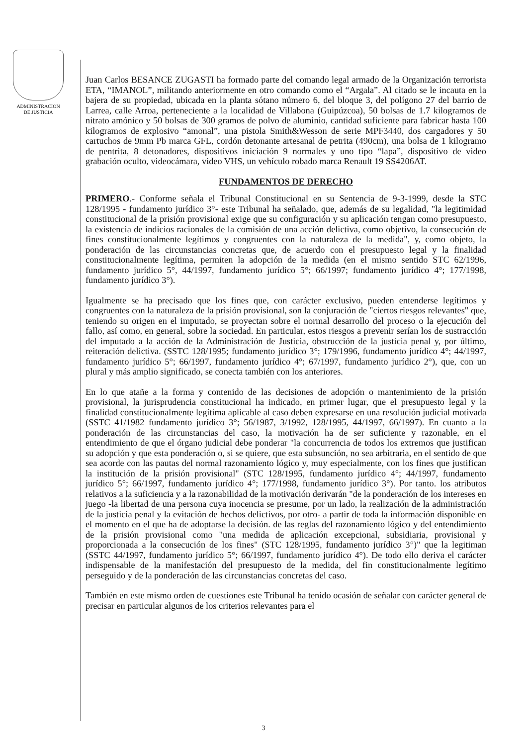ADMINISTRACION
DE JUSTICIA
Juan Carlos BESANCE ZUGASTI ha formado parte del comando legal armado de la Organización terrorista ETA, “IMANOL”, militando anteriormente en otro comando como el “Argala”. Al citado se le incauta en la bajera de su propiedad, ubicada en la planta sótano número 6, del bloque 3, del polígono 27 del barrio de Larrea, calle Arroa, perteneciente a la localidad de Villabona (Guipúzcoa), 50 bolsas de 1.7 kilogramos de nitrato amónico y 50 bolsas de 300 gramos de polvo de aluminio, cantidad suficiente para fabricar hasta 100 kilogramos de explosivo “amonal”, una pistola Smith&Wesson de serie MPF3440, dos cargadores y 50 cartuchos de 9mm Pb marca GFL, cordón detonante artesanal de petrita (490cm), una bolsa de 1 kilogramo de pentrita, 8 detonadores, dispositivos iniciación 9 normales y uno tipo “lapa”, dispositivo de video grabación oculto, videocámara, video VHS, un vehículo robado marca Renault 19 SS4206AT.
FUNDAMENTOS DE DERECHO
PRIMERO.- Conforme señala el Tribunal Constitucional en su Sentencia de 9-3-1999, desde la STC 128/1995 - fundamento jurídico 3°- este Tribunal ha señalado, que, además de su legalidad, "la legitimidad constitucional de la prisión provisional exige que su configuración y su aplicación tengan como presupuesto, la existencia de indicios racionales de la comisión de una acción delictiva, como objetivo, la consecución de fines constitucionalmente legítimos y congruentes con la naturaleza de la medida", y, como objeto, la ponderación de las circunstancias concretas que, de acuerdo con el presupuesto legal y la finalidad constitucionalmente legítima, permiten la adopción de la medida (en el mismo sentido STC 62/1996, fundamento jurídico 5°, 44/1997, fundamento jurídico 5°; 66/1997; fundamento jurídico 4°; 177/1998, fundamento jurídico 3°).
Igualmente se ha precisado que los fines que, con carácter exclusivo, pueden entenderse legítimos y congruentes con la naturaleza de la prisión provisional, son la conjuración de "ciertos riesgos relevantes" que, teniendo su origen en el imputado, se proyectan sobre el normal desarrollo del proceso o la ejecución del fallo, así como, en general, sobre la sociedad. En particular, estos riesgos a prevenir serían los de sustracción del imputado a la acción de la Administración de Justicia, obstrucción de la justicia penal y, por último, reiteración delictiva. (SSTC 128/1995; fundamento jurídico 3°; 179/1996, fundamento jurídico 4°; 44/1997, fundamento jurídico 5°; 66/1997, fundamento jurídico 4°; 67/1997, fundamento jurídico 2°), que, con un plural y más amplio significado, se conecta también con los anteriores.
En lo que atañe a la forma y contenido de las decisiones de adopción o mantenimiento de la prisión provisional, la jurisprudencia constitucional ha indicado, en primer lugar, que el presupuesto legal y la finalidad constitucionalmente legítima aplicable al caso deben expresarse en una resolución judicial motivada (SSTC 41/1982 fundamento jurídico 3°; 56/1987, 3/1992, 128/1995, 44/1997, 66/1997). En cuanto a la ponderación de las circunstancias del caso, la motivación ha de ser suficiente y razonable, en el entendimiento de que el órgano judicial debe ponderar "la concurrencia de todos los extremos que justifican su adopción y que esta ponderación o, si se quiere, que esta subsunción, no sea arbitraria, en el sentido de que sea acorde con las pautas del normal razonamiento lógico y, muy especialmente, con los fines que justifican la institución de la prisión provisional" (STC 128/1995, fundamento jurídico 4°; 44/1997, fundamento jurídico 5°; 66/1997, fundamento jurídico 4°; 177/1998, fundamento jurídico 3°). Por tanto. los atributos relativos a la suficiencia y a la razonabilidad de la motivación derivarán "de la ponderación de los intereses en juego -la libertad de una persona cuya inocencia se presume, por un lado, la realización de la administración de la justicia penal y la evitación de hechos delictivos, por otro- a partir de toda la información disponible en el momento en el que ha de adoptarse la decisión. de las reglas del razonamiento lógico y del entendimiento de la prisión provisional como "una medida de aplicación excepcional, subsidiaria, provisional y proporcionada a la consecución de los fines" (STC 128/1995, fundamento jurídico 3°)" que la legitiman (SSTC 44/1997, fundamento jurídico 5°; 66/1997, fundamento jurídico 4°). De todo ello deriva el carácter indispensable de la manifestación del presupuesto de la medida, del fin constitucionalmente legítimo perseguido y de la ponderación de las circunstancias concretas del caso.
También en este mismo orden de cuestiones este Tribunal ha tenido ocasión de señalar con carácter general de precisar en particular algunos de los criterios relevantes para el
3